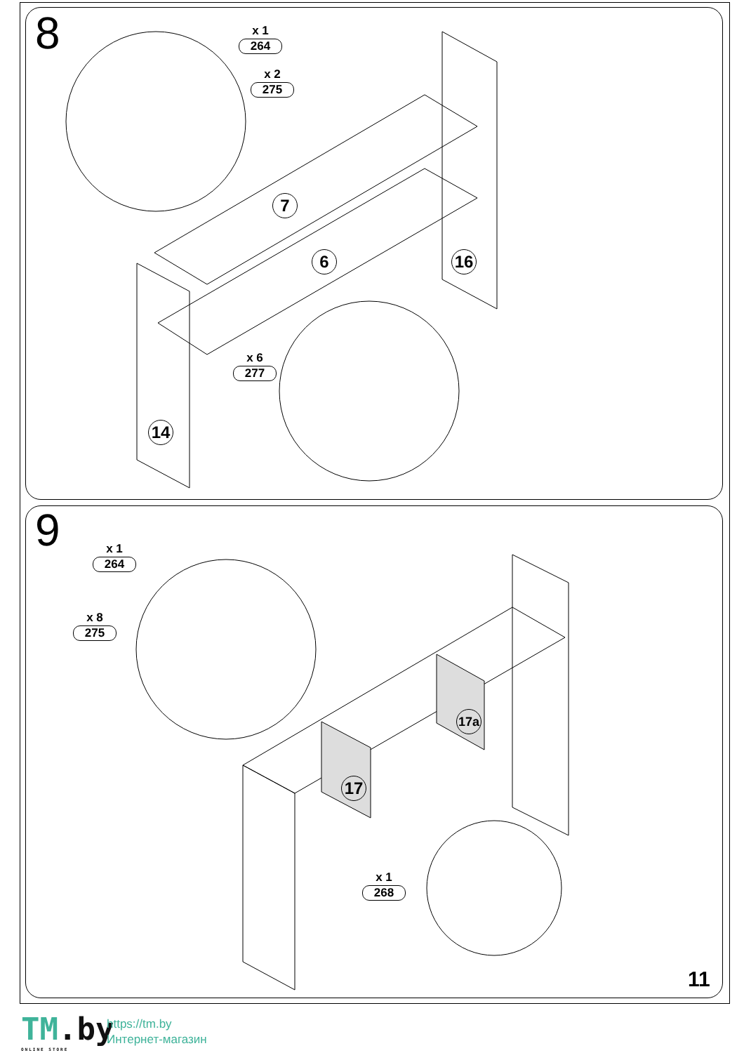8
9
x 1
264
x 2
275
x 6
277
x 1
264
x 8
275
x 1
268
7
6 16
14
17
17a
11
TM.by
ONLINE STORE
https://tm.by
Интернет-магазин